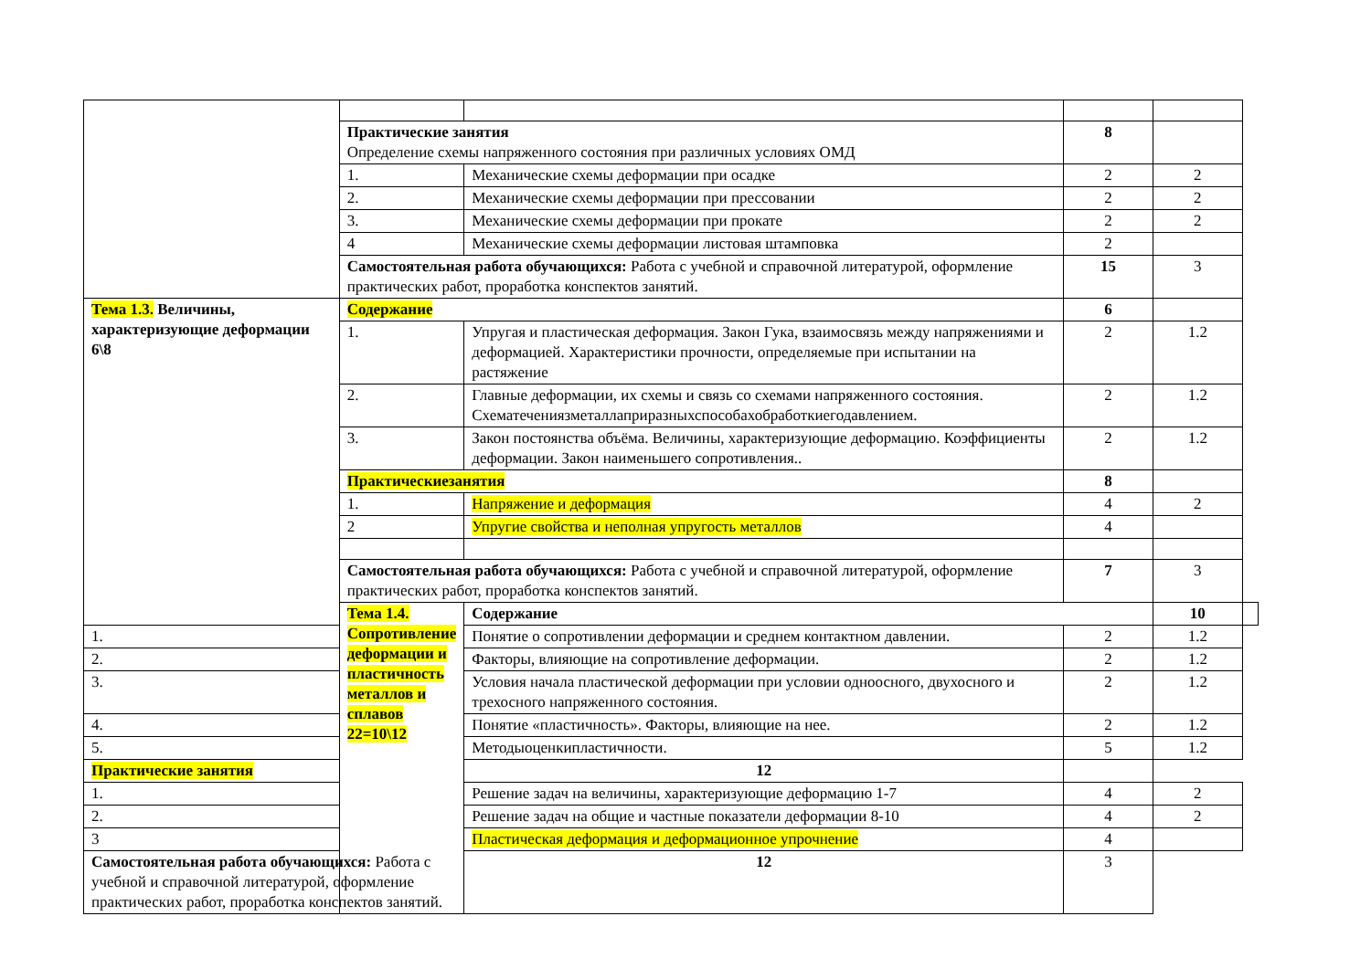| | Практические занятия Определение схемы напряженного состояния при различных условиях ОМД | | 8 | | |
| | 1. | Механические схемы деформации при осадке | 2 | 2 | |
| | 2. | Механические схемы деформации при прессовании | 2 | 2 | |
| | 3. | Механические схемы деформации при прокате | 2 | 2 | |
| | 4 | Механические схемы деформации листовая штамповка | 2 | | |
| | Самостоятельная работа обучающихся: Работа с учебной и справочной литературой, оформление практических работ, проработка конспектов занятий. | | 15 | 3 | |
| Тема 1.3. Величины, характеризующие деформации 6\8 | Содержание | | 6 | | |
| | 1. | Упругая и пластическая деформация. Закон Гука, взаимосвязь между напряжениями и деформацией. Характеристики прочности, определяемые при испытании на растяжение | 2 | 1.2 | |
| | 2. | Главные деформации, их схемы и связь со схемами напряженного состояния. Схематечениязметаллаприразныхспособахобработкиегодавлением. | 2 | 1.2 | |
| | 3. | Закон постоянства объёма. Величины, характеризующие деформацию. Коэффициенты деформации. Закон наименьшего сопротивления.. | 2 | 1.2 | |
| | Практическиезанятия | | 8 | | |
| | 1. | Напряжение и деформация | 4 | 2 | |
| | 2 | Упругие свойства и неполная упругость металлов | 4 | | |
| | Самостоятельная работа обучающихся: Работа с учебной и справочной литературой, оформление практических работ, проработка конспектов занятий. | | 7 | 3 | |
| | Тема 1.4. Сопротивление деформации и пластичность металлов и сплавов 22=10\12 | Содержание | | 10 | |
| 1. | | Понятие о сопротивлении деформации и среднем контактном давлении. | 2 | 1.2 | |
| 2. | | Факторы, влияющие на сопротивление деформации. | 2 | 1.2 | |
| 3. | | Условия начала пластической деформации при условии одноосного, двухосного и трехосного напряженного состояния. | 2 | 1.2 | |
| 4. | | Понятие «пластичность». Факторы, влияющие на нее. | 2 | 1.2 | |
| 5. | | Методыоценкипластичности. | 5 | 1.2 | |
| Практические занятия | | 12 | | | |
| 1. | | Решение задач на величины, характеризующие деформацию 1-7 | 4 | 2 | |
| 2. | | Решение задач на общие и частные показатели деформации 8-10 | 4 | 2 | |
| 3 | | Пластическая деформация и деформационное упрочнение | 4 | | |
| Самостоятельная работа обучающихся: Работа с учебной и справочной литературой, оформление практических работ, проработка конспектов занятий. | | 12 | 3 | | |